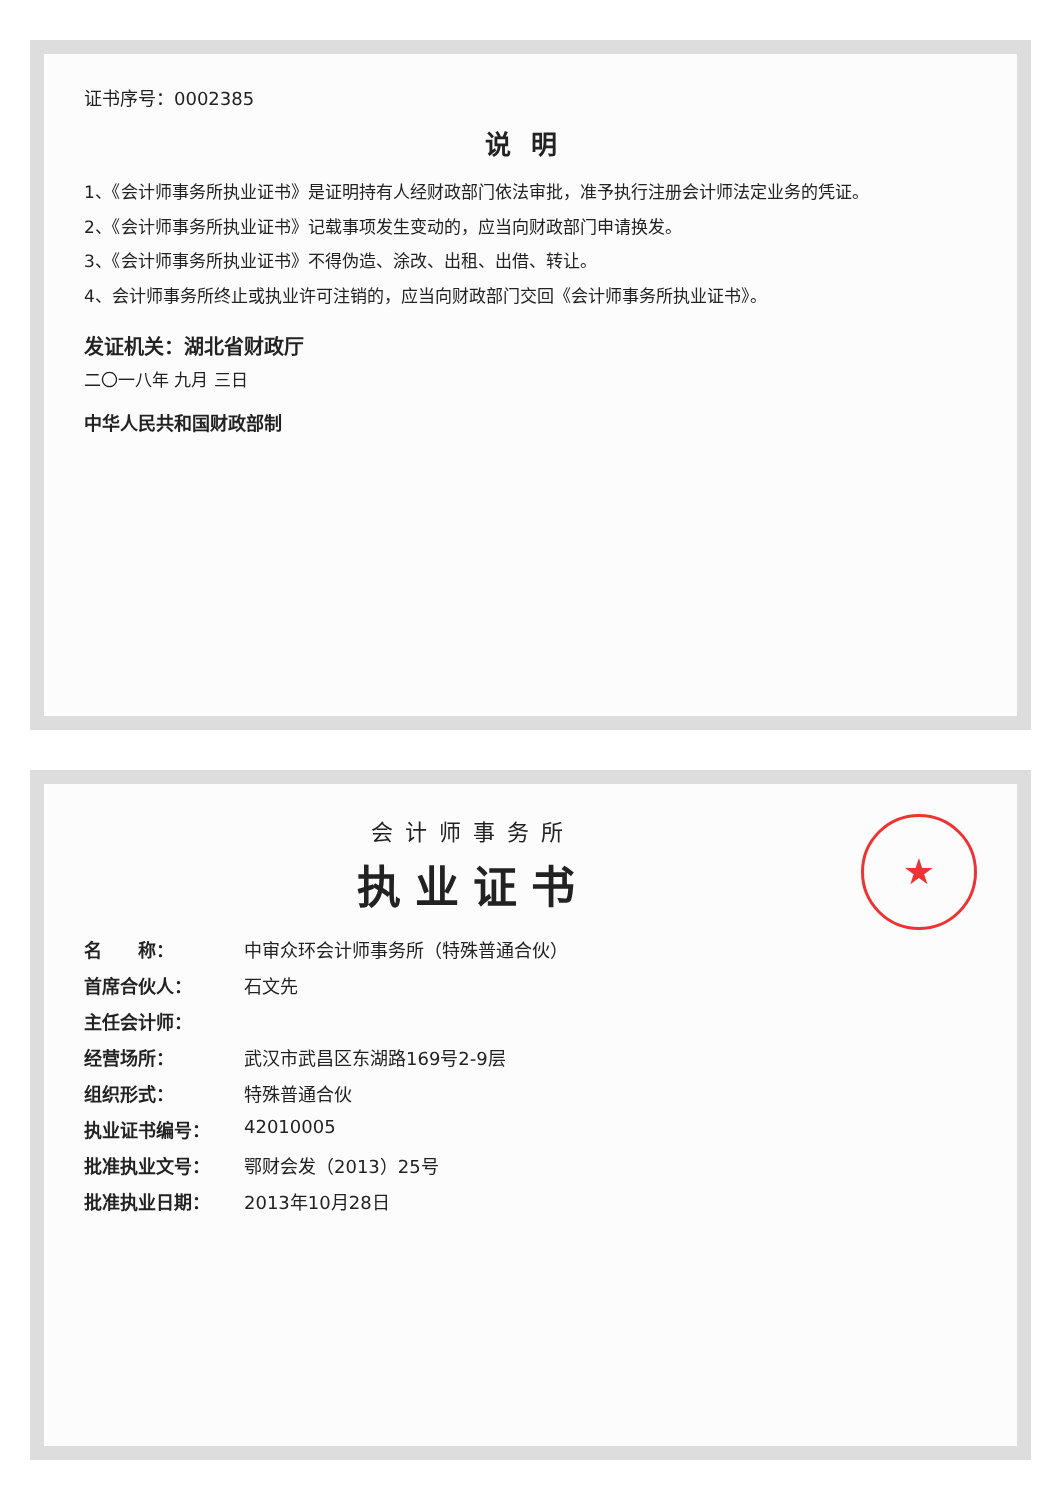证书序号：0002385
说明
1、《会计师事务所执业证书》是证明持有人经财政部门依法审批，准予执行注册会计师法定业务的凭证。
2、《会计师事务所执业证书》记载事项发生变动的，应当向财政部门申请换发。
3、《会计师事务所执业证书》不得伪造、涂改、出租、出借、转让。
4、会计师事务所终止或执业许可注销的，应当向财政部门交回《会计师事务所执业证书》。
发证机关：湖北省财政厅
二〇一八年 九月 三日
中华人民共和国财政部制
★
会计师事务所
执业证书
名　　称： 中审众环会计师事务所（特殊普通合伙）
首席合伙人： 石文先
主任会计师：
经营场所： 武汉市武昌区东湖路169号2-9层
组织形式： 特殊普通合伙
执业证书编号： 42010005
批准执业文号： 鄂财会发（2013）25号
批准执业日期： 2013年10月28日